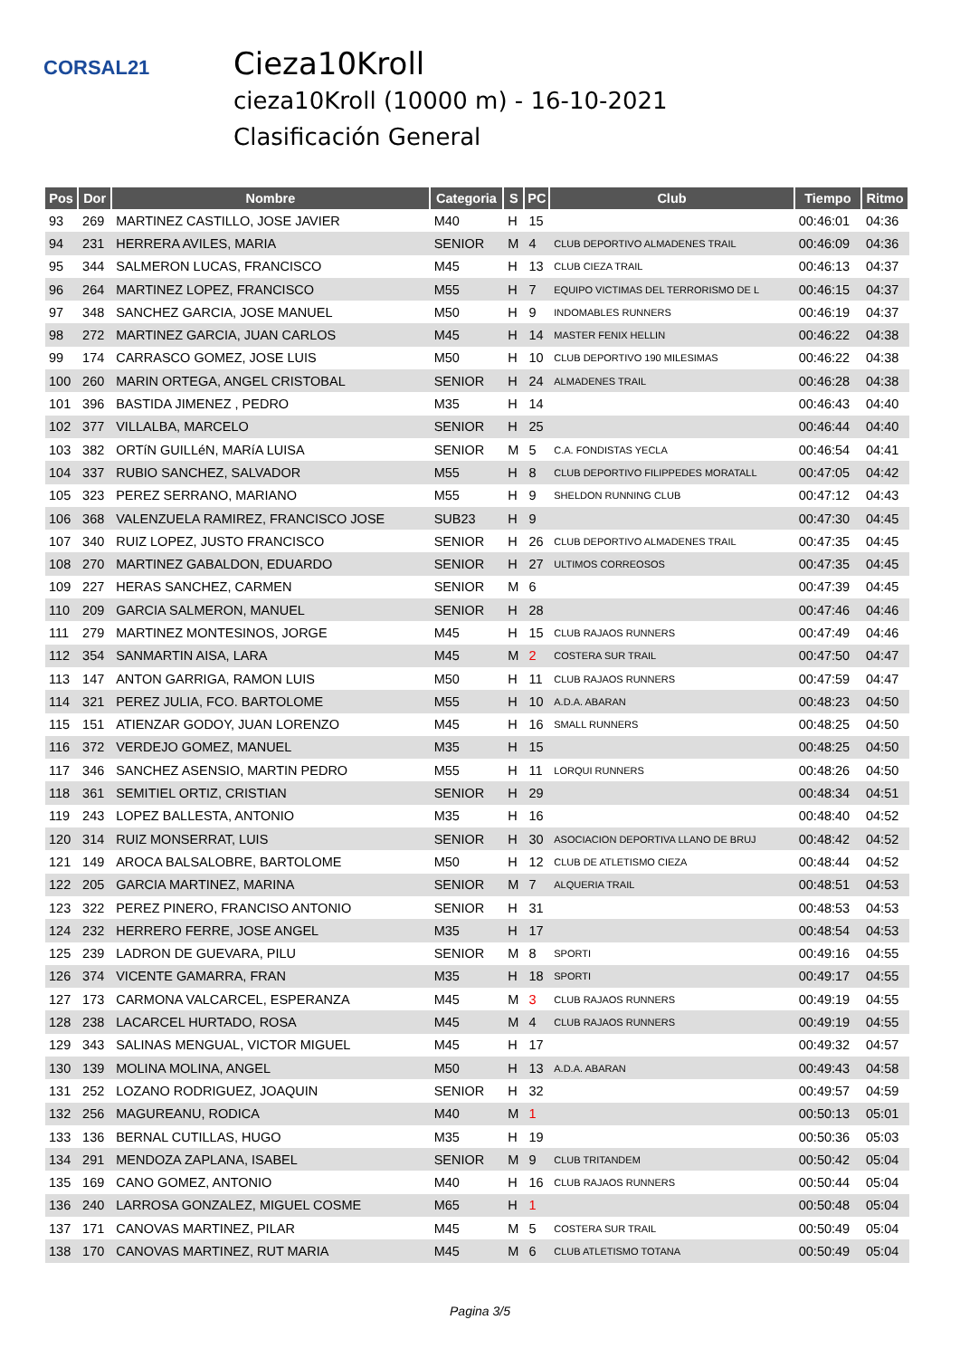CORSAL21
Cieza10Kroll
cieza10Kroll (10000 m) - 16-10-2021
Clasificación General
| Pos | Dor | Nombre | Categoria | S | PC | Club | Tiempo | Ritmo |
| --- | --- | --- | --- | --- | --- | --- | --- | --- |
| 93 | 269 | MARTINEZ CASTILLO, JOSE JAVIER | M40 | H | 15 | | 00:46:01 | 04:36 |
| 94 | 231 | HERRERA AVILES, MARIA | SENIOR | M | 4 | CLUB DEPORTIVO ALMADENES TRAIL | 00:46:09 | 04:36 |
| 95 | 344 | SALMERON LUCAS, FRANCISCO | M45 | H | 13 | CLUB CIEZA TRAIL | 00:46:13 | 04:37 |
| 96 | 264 | MARTINEZ LOPEZ, FRANCISCO | M55 | H | 7 | EQUIPO VICTIMAS DEL TERRORISMO DE L | 00:46:15 | 04:37 |
| 97 | 348 | SANCHEZ GARCIA, JOSE MANUEL | M50 | H | 9 | INDOMABLES RUNNERS | 00:46:19 | 04:37 |
| 98 | 272 | MARTINEZ GARCIA, JUAN CARLOS | M45 | H | 14 | MASTER FENIX HELLIN | 00:46:22 | 04:38 |
| 99 | 174 | CARRASCO GOMEZ, JOSE LUIS | M50 | H | 10 | CLUB DEPORTIVO 190 MILESIMAS | 00:46:22 | 04:38 |
| 100 | 260 | MARIN ORTEGA, ANGEL CRISTOBAL | SENIOR | H | 24 | ALMADENES TRAIL | 00:46:28 | 04:38 |
| 101 | 396 | BASTIDA JIMENEZ , PEDRO | M35 | H | 14 | | 00:46:43 | 04:40 |
| 102 | 377 | VILLALBA, MARCELO | SENIOR | H | 25 | | 00:46:44 | 04:40 |
| 103 | 382 | ORTíN GUILLéN, MARíA LUISA | SENIOR | M | 5 | C.A. FONDISTAS YECLA | 00:46:54 | 04:41 |
| 104 | 337 | RUBIO SANCHEZ, SALVADOR | M55 | H | 8 | CLUB DEPORTIVO FILIPPEDES MORATALL | 00:47:05 | 04:42 |
| 105 | 323 | PEREZ SERRANO, MARIANO | M55 | H | 9 | SHELDON RUNNING CLUB | 00:47:12 | 04:43 |
| 106 | 368 | VALENZUELA RAMIREZ, FRANCISCO JOSE | SUB23 | H | 9 | | 00:47:30 | 04:45 |
| 107 | 340 | RUIZ LOPEZ, JUSTO FRANCISCO | SENIOR | H | 26 | CLUB DEPORTIVO ALMADENES TRAIL | 00:47:35 | 04:45 |
| 108 | 270 | MARTINEZ GABALDON, EDUARDO | SENIOR | H | 27 | ULTIMOS CORREOSOS | 00:47:35 | 04:45 |
| 109 | 227 | HERAS SANCHEZ, CARMEN | SENIOR | M | 6 | | 00:47:39 | 04:45 |
| 110 | 209 | GARCIA SALMERON, MANUEL | SENIOR | H | 28 | | 00:47:46 | 04:46 |
| 111 | 279 | MARTINEZ MONTESINOS, JORGE | M45 | H | 15 | CLUB RAJAOS RUNNERS | 00:47:49 | 04:46 |
| 112 | 354 | SANMARTIN AISA, LARA | M45 | M | 2 | COSTERA SUR TRAIL | 00:47:50 | 04:47 |
| 113 | 147 | ANTON GARRIGA, RAMON LUIS | M50 | H | 11 | CLUB RAJAOS RUNNERS | 00:47:59 | 04:47 |
| 114 | 321 | PEREZ JULIA, FCO. BARTOLOME | M55 | H | 10 | A.D.A. ABARAN | 00:48:23 | 04:50 |
| 115 | 151 | ATIENZAR GODOY, JUAN LORENZO | M45 | H | 16 | SMALL RUNNERS | 00:48:25 | 04:50 |
| 116 | 372 | VERDEJO GOMEZ, MANUEL | M35 | H | 15 | | 00:48:25 | 04:50 |
| 117 | 346 | SANCHEZ ASENSIO, MARTIN PEDRO | M55 | H | 11 | LORQUI RUNNERS | 00:48:26 | 04:50 |
| 118 | 361 | SEMITIEL ORTIZ, CRISTIAN | SENIOR | H | 29 | | 00:48:34 | 04:51 |
| 119 | 243 | LOPEZ BALLESTA, ANTONIO | M35 | H | 16 | | 00:48:40 | 04:52 |
| 120 | 314 | RUIZ MONSERRAT, LUIS | SENIOR | H | 30 | ASOCIACION DEPORTIVA LLANO DE BRUJ | 00:48:42 | 04:52 |
| 121 | 149 | AROCA BALSALOBRE, BARTOLOME | M50 | H | 12 | CLUB DE ATLETISMO CIEZA | 00:48:44 | 04:52 |
| 122 | 205 | GARCIA MARTINEZ, MARINA | SENIOR | M | 7 | ALQUERIA TRAIL | 00:48:51 | 04:53 |
| 123 | 322 | PEREZ PINERO, FRANCISO ANTONIO | SENIOR | H | 31 | | 00:48:53 | 04:53 |
| 124 | 232 | HERRERO FERRE, JOSE ANGEL | M35 | H | 17 | | 00:48:54 | 04:53 |
| 125 | 239 | LADRON DE GUEVARA, PILU | SENIOR | M | 8 | SPORTI | 00:49:16 | 04:55 |
| 126 | 374 | VICENTE GAMARRA, FRAN | M35 | H | 18 | SPORTI | 00:49:17 | 04:55 |
| 127 | 173 | CARMONA VALCARCEL, ESPERANZA | M45 | M | 3 | CLUB RAJAOS RUNNERS | 00:49:19 | 04:55 |
| 128 | 238 | LACARCEL HURTADO, ROSA | M45 | M | 4 | CLUB RAJAOS RUNNERS | 00:49:19 | 04:55 |
| 129 | 343 | SALINAS MENGUAL, VICTOR MIGUEL | M45 | H | 17 | | 00:49:32 | 04:57 |
| 130 | 139 | MOLINA MOLINA, ANGEL | M50 | H | 13 | A.D.A. ABARAN | 00:49:43 | 04:58 |
| 131 | 252 | LOZANO RODRIGUEZ, JOAQUIN | SENIOR | H | 32 | | 00:49:57 | 04:59 |
| 132 | 256 | MAGUREANU, RODICA | M40 | M | 1 | | 00:50:13 | 05:01 |
| 133 | 136 | BERNAL CUTILLAS, HUGO | M35 | H | 19 | | 00:50:36 | 05:03 |
| 134 | 291 | MENDOZA ZAPLANA, ISABEL | SENIOR | M | 9 | CLUB TRITANDEM | 00:50:42 | 05:04 |
| 135 | 169 | CANO GOMEZ, ANTONIO | M40 | H | 16 | CLUB RAJAOS RUNNERS | 00:50:44 | 05:04 |
| 136 | 240 | LARROSA GONZALEZ, MIGUEL COSME | M65 | H | 1 | | 00:50:48 | 05:04 |
| 137 | 171 | CANOVAS MARTINEZ, PILAR | M45 | M | 5 | COSTERA SUR TRAIL | 00:50:49 | 05:04 |
| 138 | 170 | CANOVAS MARTINEZ, RUT MARIA | M45 | M | 6 | CLUB ATLETISMO TOTANA | 00:50:49 | 05:04 |
Pagina 3/5